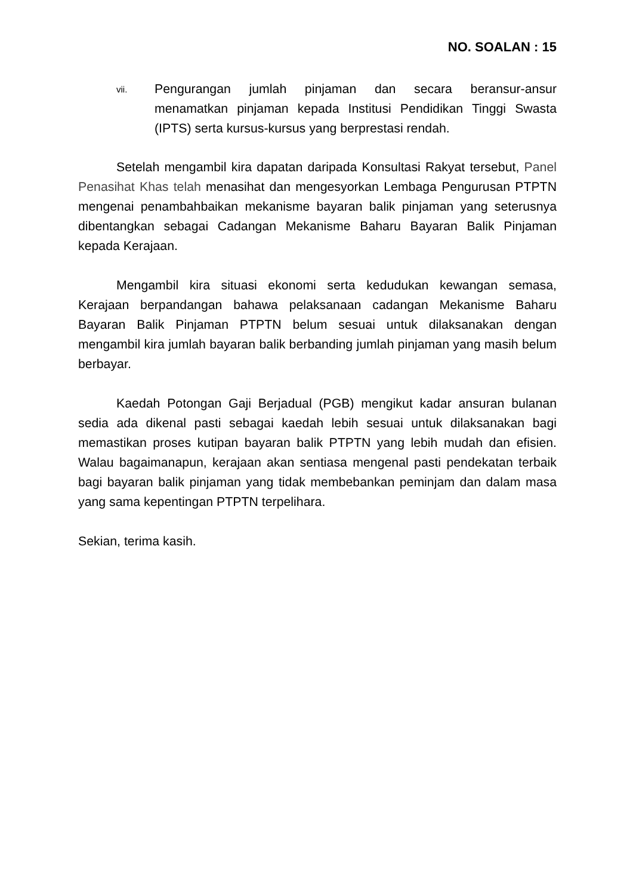NO. SOALAN : 15
vii. Pengurangan jumlah pinjaman dan secara beransur-ansur menamatkan pinjaman kepada Institusi Pendidikan Tinggi Swasta (IPTS) serta kursus-kursus yang berprestasi rendah.
Setelah mengambil kira dapatan daripada Konsultasi Rakyat tersebut, Panel Penasihat Khas telah menasihat dan mengesyorkan Lembaga Pengurusan PTPTN mengenai penambahbaikan mekanisme bayaran balik pinjaman yang seterusnya dibentangkan sebagai Cadangan Mekanisme Baharu Bayaran Balik Pinjaman kepada Kerajaan.
Mengambil kira situasi ekonomi serta kedudukan kewangan semasa, Kerajaan berpandangan bahawa pelaksanaan cadangan Mekanisme Baharu Bayaran Balik Pinjaman PTPTN belum sesuai untuk dilaksanakan dengan mengambil kira jumlah bayaran balik berbanding jumlah pinjaman yang masih belum berbayar.
Kaedah Potongan Gaji Berjadual (PGB) mengikut kadar ansuran bulanan sedia ada dikenal pasti sebagai kaedah lebih sesuai untuk dilaksanakan bagi memastikan proses kutipan bayaran balik PTPTN yang lebih mudah dan efisien. Walau bagaimanapun, kerajaan akan sentiasa mengenal pasti pendekatan terbaik bagi bayaran balik pinjaman yang tidak membebankan peminjam dan dalam masa yang sama kepentingan PTPTN terpelihara.
Sekian, terima kasih.